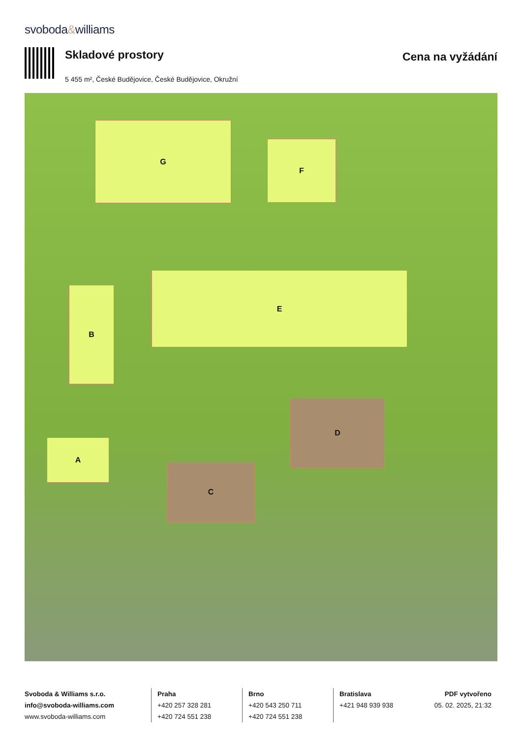svoboda&williams
Skladové prostory
5 455 m², České Budějovice, České Budějovice, Okružní
Cena na vyžádání
G
F
E
B
A
D
C
Svoboda & Williams s.r.o.
info@svoboda-williams.com
www.svoboda-williams.com
Praha
+420 257 328 281
+420 724 551 238
Brno
+420 543 250 711
+420 724 551 238
Bratislava
+421 948 939 938
PDF vytvořeno
05. 02. 2025, 21:32